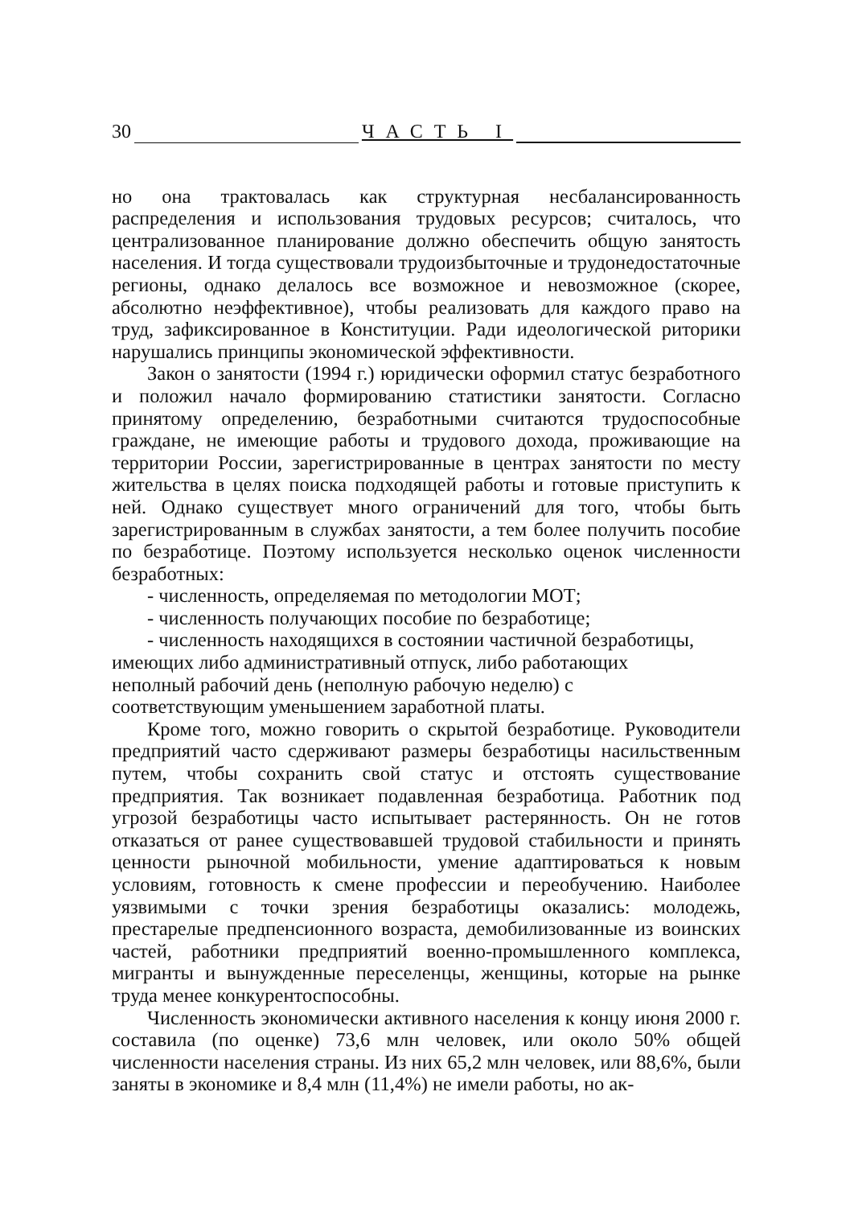30 ЧАСТЬ I
но она трактовалась как структурная несбалансированность распределения и использования трудовых ресурсов; считалось, что централизованное планирование должно обеспечить общую занятость населения. И тогда существовали трудоизбыточные и трудонедостаточные регионы, однако делалось все возможное и невозможное (скорее, абсолютно неэффективное), чтобы реализовать для каждого право на труд, зафиксированное в Конституции. Ради идеологической риторики нарушались принципы экономической эффективности.
Закон о занятости (1994 г.) юридически оформил статус безработного и положил начало формированию статистики занятости. Согласно принятому определению, безработными считаются трудоспособные граждане, не имеющие работы и трудового дохода, проживающие на территории России, зарегистрированные в центрах занятости по месту жительства в целях поиска подходящей работы и готовые приступить к ней. Однако существует много ограничений для того, чтобы быть зарегистрированным в службах занятости, а тем более получить пособие по безработице. Поэтому используется несколько оценок численности безработных:
- численность, определяемая по методологии МОТ;
- численность получающих пособие по безработице;
- численность находящихся в состоянии частичной безработицы, имеющих либо административный отпуск, либо работающих неполный рабочий день (неполную рабочую неделю) с соответствующим уменьшением заработной платы.
Кроме того, можно говорить о скрытой безработице. Руководители предприятий часто сдерживают размеры безработицы насильственным путем, чтобы сохранить свой статус и отстоять существование предприятия. Так возникает подавленная безработица. Работник под угрозой безработицы часто испытывает растерянность. Он не готов отказаться от ранее существовавшей трудовой стабильности и принять ценности рыночной мобильности, умение адаптироваться к новым условиям, готовность к смене профессии и переобучению. Наиболее уязвимыми с точки зрения безработицы оказались: молодежь, престарелые предпенсионного возраста, демобилизованные из воинских частей, работники предприятий военно-промышленного комплекса, мигранты и вынужденные переселенцы, женщины, которые на рынке труда менее конкурентоспособны.
Численность экономически активного населения к концу июня 2000 г. составила (по оценке) 73,6 млн человек, или около 50% общей численности населения страны. Из них 65,2 млн человек, или 88,6%, были заняты в экономике и 8,4 млн (11,4%) не имели работы, но ак-